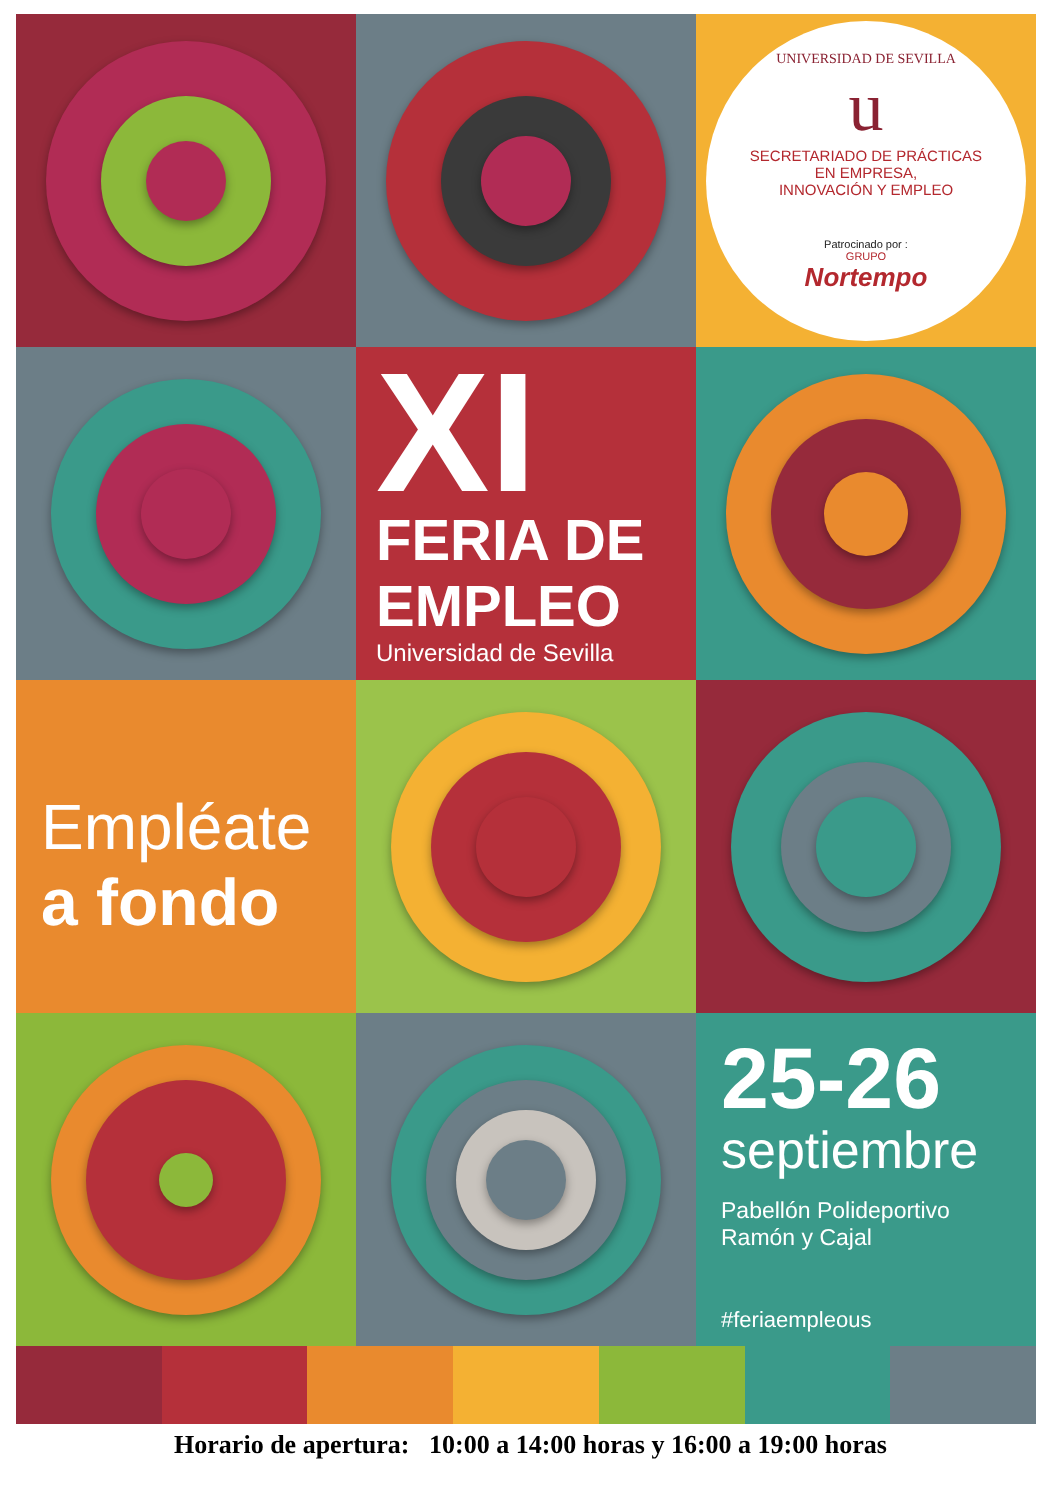UNIVERSIDAD DE SEVILLA
u
SECRETARIADO DE PRÁCTICAS
EN EMPRESA,
INNOVACIÓN Y EMPLEO
Patrocinado por :
GRUPO
Nortempo
XI
FERIA DE
EMPLEO
Universidad de Sevilla
Empléate
a fondo
25-26
septiembre
Pabellón Polideportivo
Ramón y Cajal
#feriaempleous
Horario de apertura: 10:00 a 14:00 horas y 16:00 a 19:00 horas